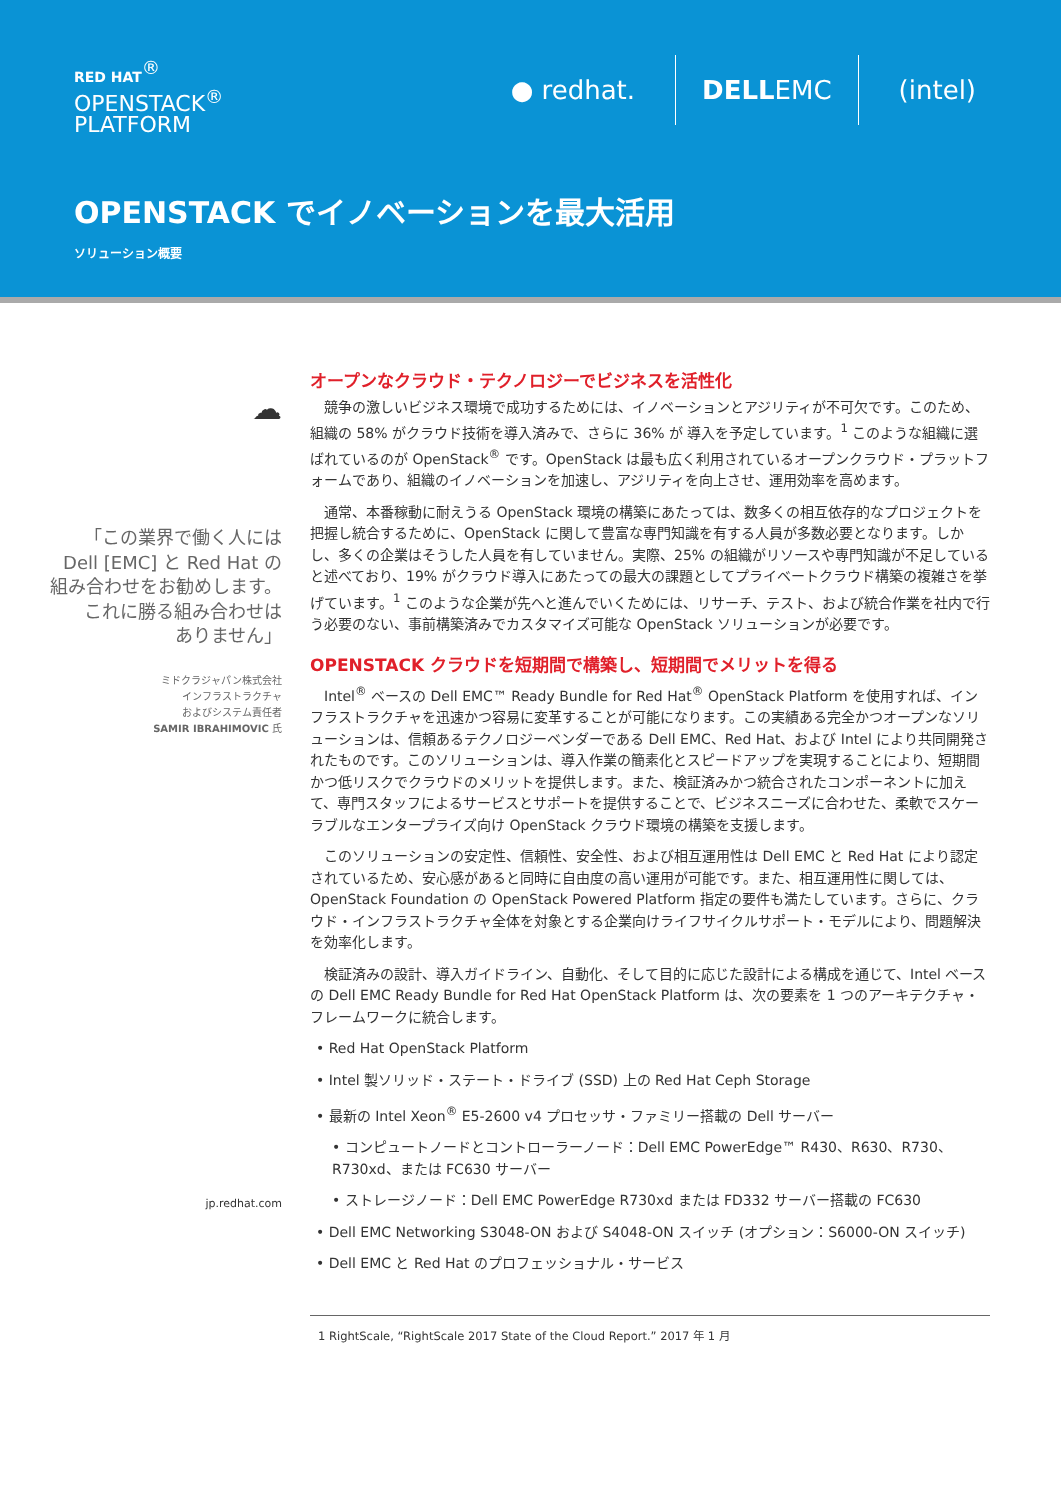RED HAT<sup>®</sup>
OPENSTACK<sup>®</sup>
PLATFORM
● redhat. DELLEMC (intel)
OPENSTACK でイノベーションを最大活用
ソリューション概要
☁
「この業界で働く人には
Dell [EMC] と Red Hat の
組み合わせをお勧めします。
これに勝る組み合わせは
ありません」
ミドクラジャパン株式会社
インフラストラクチャ
およびシステム責任者
SAMIR IBRAHIMOVIC 氏
jp.redhat.com
オープンなクラウド・テクノロジーでビジネスを活性化
競争の激しいビジネス環境で成功するためには、イノベーションとアジリティが不可欠です。このため、組織の 58% がクラウド技術を導入済みで、さらに 36% が 導入を予定しています。<sup>1</sup> このような組織に選ばれているのが OpenStack<sup>®</sup> です。OpenStack は最も広く利用されているオープンクラウド・プラットフォームであり、組織のイノベーションを加速し、アジリティを向上させ、運用効率を高めます。
通常、本番稼動に耐えうる OpenStack 環境の構築にあたっては、数多くの相互依存的なプロジェクトを把握し統合するために、OpenStack に関して豊富な専門知識を有する人員が多数必要となります。しかし、多くの企業はそうした人員を有していません。実際、25% の組織がリソースや専門知識が不足していると述べており、19% がクラウド導入にあたっての最大の課題としてプライベートクラウド構築の複雑さを挙げています。<sup>1</sup> このような企業が先へと進んでいくためには、リサーチ、テスト、および統合作業を社内で行う必要のない、事前構築済みでカスタマイズ可能な OpenStack ソリューションが必要です。
OPENSTACK クラウドを短期間で構築し、短期間でメリットを得る
Intel<sup>®</sup> ベースの Dell EMC™ Ready Bundle for Red Hat<sup>®</sup> OpenStack Platform を使用すれば、インフラストラクチャを迅速かつ容易に変革することが可能になります。この実績ある完全かつオープンなソリューションは、信頼あるテクノロジーベンダーである Dell EMC、Red Hat、および Intel により共同開発されたものです。このソリューションは、導入作業の簡素化とスピードアップを実現することにより、短期間かつ低リスクでクラウドのメリットを提供します。また、検証済みかつ統合されたコンポーネントに加えて、専門スタッフによるサービスとサポートを提供することで、ビジネスニーズに合わせた、柔軟でスケーラブルなエンタープライズ向け OpenStack クラウド環境の構築を支援します。
このソリューションの安定性、信頼性、安全性、および相互運用性は Dell EMC と Red Hat により認定されているため、安心感があると同時に自由度の高い運用が可能です。また、相互運用性に関しては、OpenStack Foundation の OpenStack Powered Platform 指定の要件も満たしています。さらに、クラウド・インフラストラクチャ全体を対象とする企業向けライフサイクルサポート・モデルにより、問題解決を効率化します。
検証済みの設計、導入ガイドライン、自動化、そして目的に応じた設計による構成を通じて、Intel ベースの Dell EMC Ready Bundle for Red Hat OpenStack Platform は、次の要素を 1 つのアーキテクチャ・フレームワークに統合します。
• Red Hat OpenStack Platform
• Intel 製ソリッド・ステート・ドライブ (SSD) 上の Red Hat Ceph Storage
• 最新の Intel Xeon<sup>®</sup> E5-2600 v4 プロセッサ・ファミリー搭載の Dell サーバー
• コンピュートノードとコントローラーノード：Dell EMC PowerEdge™ R430、R630、R730、R730xd、または FC630 サーバー
• ストレージノード：Dell EMC PowerEdge R730xd または FD332 サーバー搭載の FC630
• Dell EMC Networking S3048-ON および S4048-ON スイッチ (オプション：S6000-ON スイッチ)
• Dell EMC と Red Hat のプロフェッショナル・サービス
1 RightScale, “RightScale 2017 State of the Cloud Report.” 2017 年 1 月